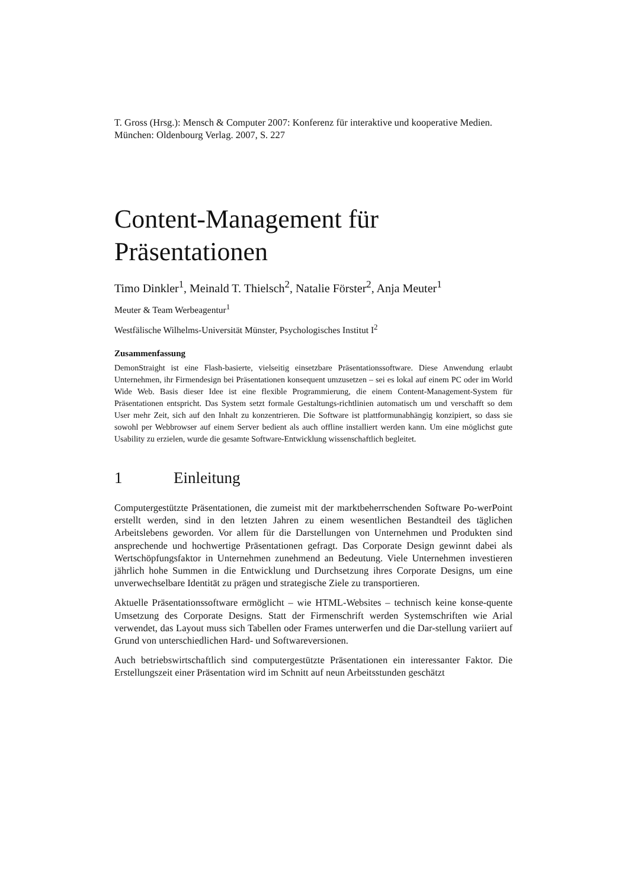T. Gross (Hrsg.): Mensch & Computer 2007: Konferenz für interaktive und kooperative Medien. München: Oldenbourg Verlag. 2007, S. 227
Content-Management für Präsentationen
Timo Dinkler<sup>1</sup>, Meinald T. Thielsch<sup>2</sup>, Natalie Förster<sup>2</sup>, Anja Meuter<sup>1</sup>
Meuter & Team Werbeagentur<sup>1</sup>
Westfälische Wilhelms-Universität Münster, Psychologisches Institut I<sup>2</sup>
Zusammenfassung
DemonStraight ist eine Flash-basierte, vielseitig einsetzbare Präsentationssoftware. Diese Anwendung erlaubt Unternehmen, ihr Firmendesign bei Präsentationen konsequent umzusetzen – sei es lokal auf einem PC oder im World Wide Web. Basis dieser Idee ist eine flexible Programmierung, die einem Content-Management-System für Präsentationen entspricht. Das System setzt formale Gestaltungs-richtlinien automatisch um und verschafft so dem User mehr Zeit, sich auf den Inhalt zu konzentrieren. Die Software ist plattformunabhängig konzipiert, so dass sie sowohl per Webbrowser auf einem Server bedient als auch offline installiert werden kann. Um eine möglichst gute Usability zu erzielen, wurde die gesamte Software-Entwicklung wissenschaftlich begleitet.
1 Einleitung
Computergestützte Präsentationen, die zumeist mit der marktbeherrschenden Software Po-werPoint erstellt werden, sind in den letzten Jahren zu einem wesentlichen Bestandteil des täglichen Arbeitslebens geworden. Vor allem für die Darstellungen von Unternehmen und Produkten sind ansprechende und hochwertige Präsentationen gefragt. Das Corporate Design gewinnt dabei als Wertschöpfungsfaktor in Unternehmen zunehmend an Bedeutung. Viele Unternehmen investieren jährlich hohe Summen in die Entwicklung und Durchsetzung ihres Corporate Designs, um eine unverwechselbare Identität zu prägen und strategische Ziele zu transportieren.
Aktuelle Präsentationssoftware ermöglicht – wie HTML-Websites – technisch keine konse-quente Umsetzung des Corporate Designs. Statt der Firmenschrift werden Systemschriften wie Arial verwendet, das Layout muss sich Tabellen oder Frames unterwerfen und die Dar-stellung variiert auf Grund von unterschiedlichen Hard- und Softwareversionen.
Auch betriebswirtschaftlich sind computergestützte Präsentationen ein interessanter Faktor. Die Erstellungszeit einer Präsentation wird im Schnitt auf neun Arbeitsstunden geschätzt